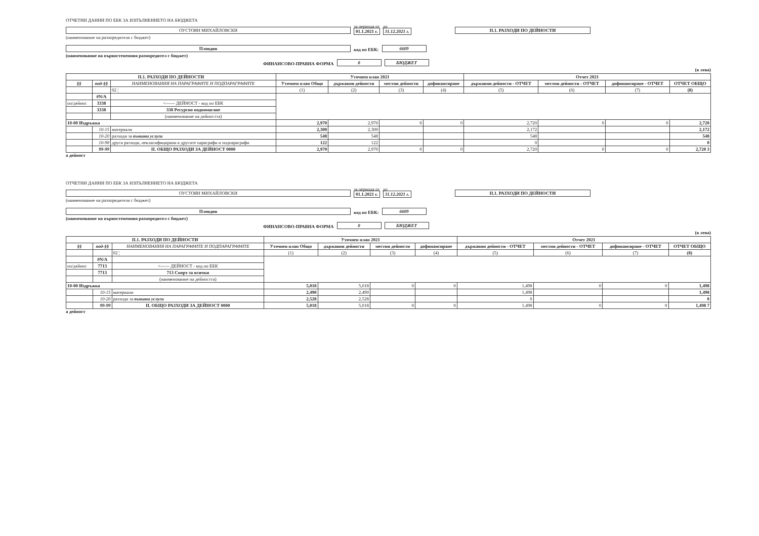ОТЧЕТНИ ДАННИ ПО ЕБК ЗА ИЗПЪЛНЕНИЕТО НА БЮДЖЕТА
ОУСТОЯН МИХАЙЛОВСКИ
за периода от
01.1.2021 г.
до
31.12.2021 г.
II.1. РАЗХОДИ ПО ДЕЙНОСТИ
(наименование на разпоредителя с бюджет)
Пловдив
код по ЕБК:
6609
(наименование на първостепенния разпоредител с бюджет)
ФИНАНСОВО-ПРАВНА ФОРМА
0
БЮДЖЕТ
(в лева)
| II.1. РАЗХОДИ ПО ДЕЙНОСТИ | | | Уточнен план 2021 | | | | Отчет 2021 | | | |
| --- | --- | --- | --- | --- | --- | --- | --- | --- | --- | --- |
| §§ | под-§§ | НАИМЕНОВАНИЯ НА ПАРАГРАФИТЕ И ПОДПАРАГРАФИТЕ | Уточнен план Общо | държавни дейности | местни дейности | дофинансиране | държавни дейности - ОТЧЕТ | местни дейности - ОТЧЕТ | дофинансиране - ОТЧЕТ | ОТЧЕТ ОБЩО |
| | | 02 ¦ | (1) | (2) | (3) | (4) | (5) | (6) | (7) | (8) |
| | #N/A | | | | | | | | | |
| оп/дейнос | 3338 | <------ ДЕЙНОСТ - код по ЕБК | | | | | | | | |
| | 3338 | 338 Ресурсно подпомагане | | | | | | | | |
| | | (наименование на дейността) | | | | | | | | |
| 10-00 Издръжка | | | 2,970 | 2,970 | 0 | 0 | 2,720 | 0 | 0 | 2,720 |
| | 10-15 | материали | 2,300 | 2,300 | | | 2,172 | | | 2,172 |
| | 10-20 | разходи за външни услуги | 548 | 548 | | | 548 | | | 548 |
| | 10-98 | други разходи, некласифицирани в другите параграфи и подпараграфи | 122 | 122 | | | 0 | | | 0 |
| | 99-99 | II. ОБЩО РАЗХОДИ ЗА ДЕЙНОСТ 0000 | 2,970 | 2,970 | 0 | 0 | 2,720 | 0 | 0 | 2,720 3 |
а дейност
ОТЧЕТНИ ДАННИ ПО ЕБК ЗА ИЗПЪЛНЕНИЕТО НА БЮДЖЕТА
ОУСТОЯН МИХАЙЛОВСКИ
за периода от
01.1.2021 г.
до
31.12.2021 г.
II.1. РАЗХОДИ ПО ДЕЙНОСТИ
(наименование на разпоредителя с бюджет)
Пловдив
код по ЕБК:
6609
(наименование на първостепенния разпоредител с бюджет)
ФИНАНСОВО-ПРАВНА ФОРМА
0
БЮДЖЕТ
(в лева)
| II.1. РАЗХОДИ ПО ДЕЙНОСТИ | | | Уточнен план 2021 | | | | Отчет 2021 | | | |
| --- | --- | --- | --- | --- | --- | --- | --- | --- | --- | --- |
| §§ | под-§§ | НАИМЕНОВАНИЯ НА ПАРАГРАФИТЕ И ПОДПАРАГРАФИТЕ | Уточнен план Общо | държавни дейности | местни дейности | дофинансиране | държавни дейности - ОТЧЕТ | местни дейности - ОТЧЕТ | дофинансиране - ОТЧЕТ | ОТЧЕТ ОБЩО |
| | | 02 ¦ | (1) | (2) | (3) | (4) | (5) | (6) | (7) | (8) |
| | #N/A | | | | | | | | | |
| оп/дейнос | 7713 | <------ ДЕЙНОСТ - код по ЕБК | | | | | | | | |
| | 7713 | 713 Спорт за всички | | | | | | | | |
| | | (наименование на дейността) | | | | | | | | |
| 10-00 Издръжка | | | 5,018 | 5,018 | 0 | 0 | 1,498 | 0 | 0 | 1,498 |
| | 10-15 | материали | 2,490 | 2,490 | | | 1,498 | | | 1,498 |
| | 10-20 | разходи за външни услуги | 2,528 | 2,528 | | | 0 | | | 0 |
| | 99-99 | II. ОБЩО РАЗХОДИ ЗА ДЕЙНОСТ 0000 | 5,018 | 5,018 | 0 | 0 | 1,498 | 0 | 0 | 1,498 7 |
а дейност